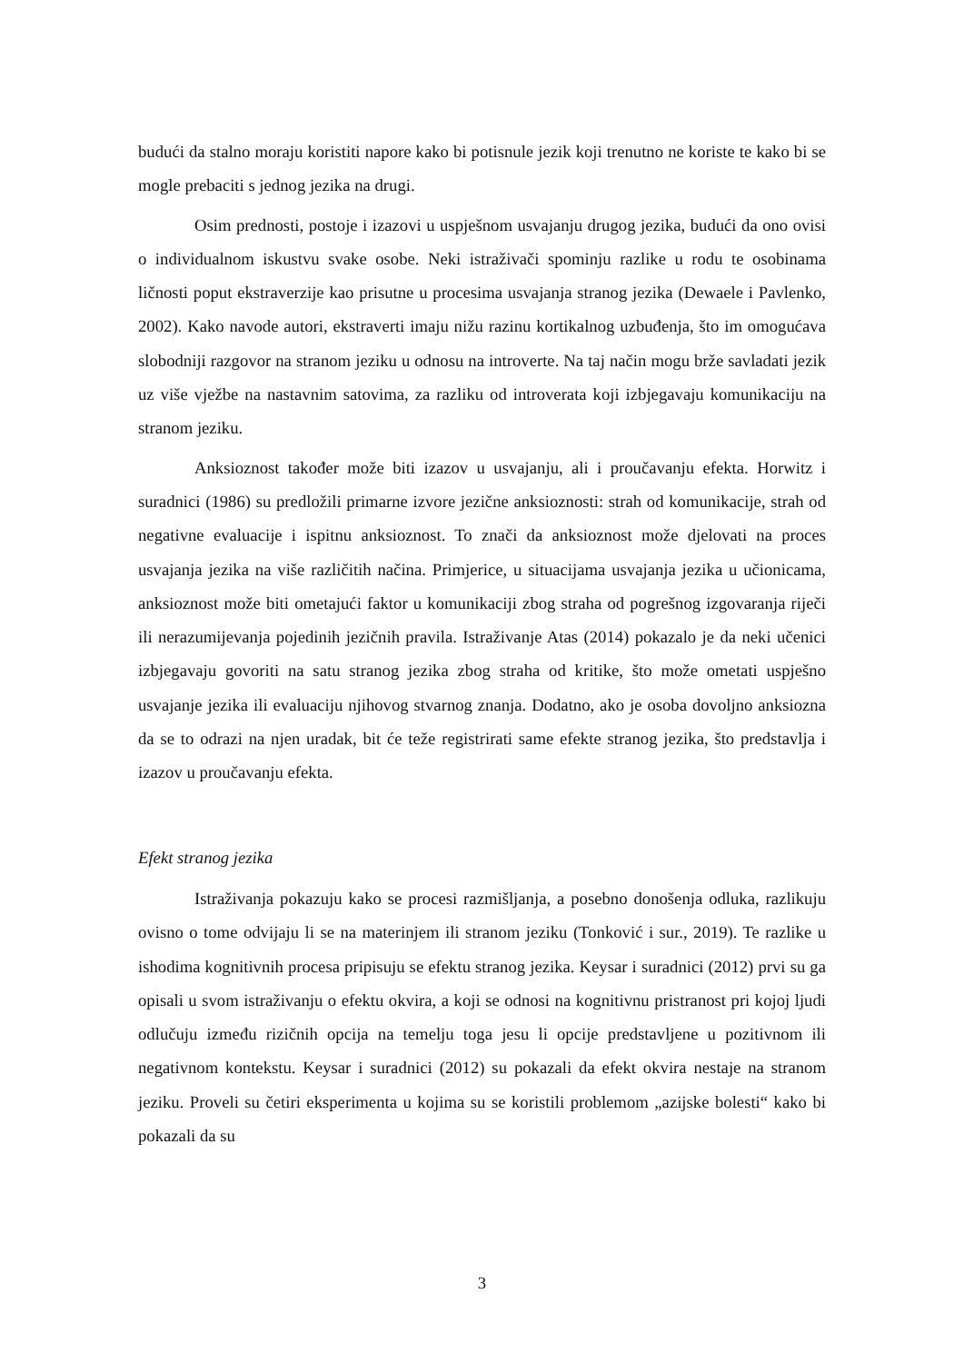budući da stalno moraju koristiti napore kako bi potisnule jezik koji trenutno ne koriste te kako bi se mogle prebaciti s jednog jezika na drugi.
Osim prednosti, postoje i izazovi u uspješnom usvajanju drugog jezika, budući da ono ovisi o individualnom iskustvu svake osobe. Neki istraživači spominju razlike u rodu te osobinama ličnosti poput ekstraverzije kao prisutne u procesima usvajanja stranog jezika (Dewaele i Pavlenko, 2002). Kako navode autori, ekstraverti imaju nižu razinu kortikalnog uzbuđenja, što im omogućava slobodniji razgovor na stranom jeziku u odnosu na introverte. Na taj način mogu brže savladati jezik uz više vježbe na nastavnim satovima, za razliku od introverata koji izbjegavaju komunikaciju na stranom jeziku.
Anksioznost također može biti izazov u usvajanju, ali i proučavanju efekta. Horwitz i suradnici (1986) su predložili primarne izvore jezične anksioznosti: strah od komunikacije, strah od negativne evaluacije i ispitnu anksioznost. To znači da anksioznost može djelovati na proces usvajanja jezika na više različitih načina. Primjerice, u situacijama usvajanja jezika u učionicama, anksioznost može biti ometajući faktor u komunikaciji zbog straha od pogrešnog izgovaranja riječi ili nerazumijevanja pojedinih jezičnih pravila. Istraživanje Atas (2014) pokazalo je da neki učenici izbjegavaju govoriti na satu stranog jezika zbog straha od kritike, što može ometati uspješno usvajanje jezika ili evaluaciju njihovog stvarnog znanja. Dodatno, ako je osoba dovoljno anksiozna da se to odrazi na njen uradak, bit će teže registrirati same efekte stranog jezika, što predstavlja i izazov u proučavanju efekta.
Efekt stranog jezika
Istraživanja pokazuju kako se procesi razmišljanja, a posebno donošenja odluka, razlikuju ovisno o tome odvijaju li se na materinjem ili stranom jeziku (Tonković i sur., 2019). Te razlike u ishodima kognitivnih procesa pripisuju se efektu stranog jezika. Keysar i suradnici (2012) prvi su ga opisali u svom istraživanju o efektu okvira, a koji se odnosi na kognitivnu pristranost pri kojoj ljudi odlučuju između rizičnih opcija na temelju toga jesu li opcije predstavljene u pozitivnom ili negativnom kontekstu. Keysar i suradnici (2012) su pokazali da efekt okvira nestaje na stranom jeziku. Proveli su četiri eksperimenta u kojima su se koristili problemom „azijske bolesti“ kako bi pokazali da su
3